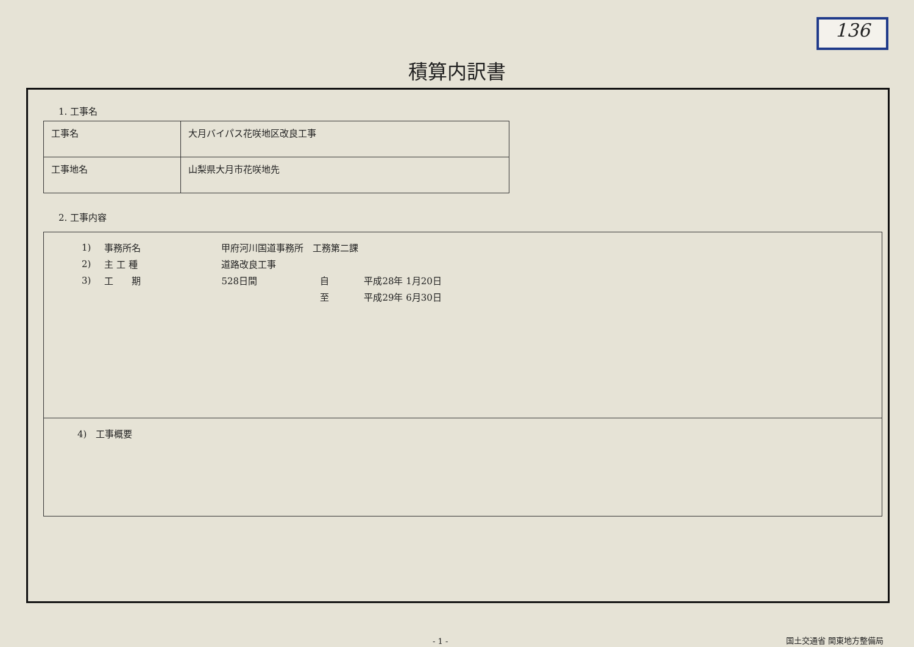136
積算内訳書
1. 工事名
| 工事名 | 大月バイパス花咲地区改良工事 |
| 工事地名 | 山梨県大月市花咲地先 |
2. 工事内容
| 1) | 事務所名 | 甲府河川国道事務所 工務第二課 | | |
| 2) | 主 工 種 | 道路改良工事 | | |
| 3) | 工 期 | 528日間 | 自 | 平成28年 1月20日 |
| | | | 至 | 平成29年 6月30日 |
4)　工事概要
- 1 - 国土交通省 関東地方整備局